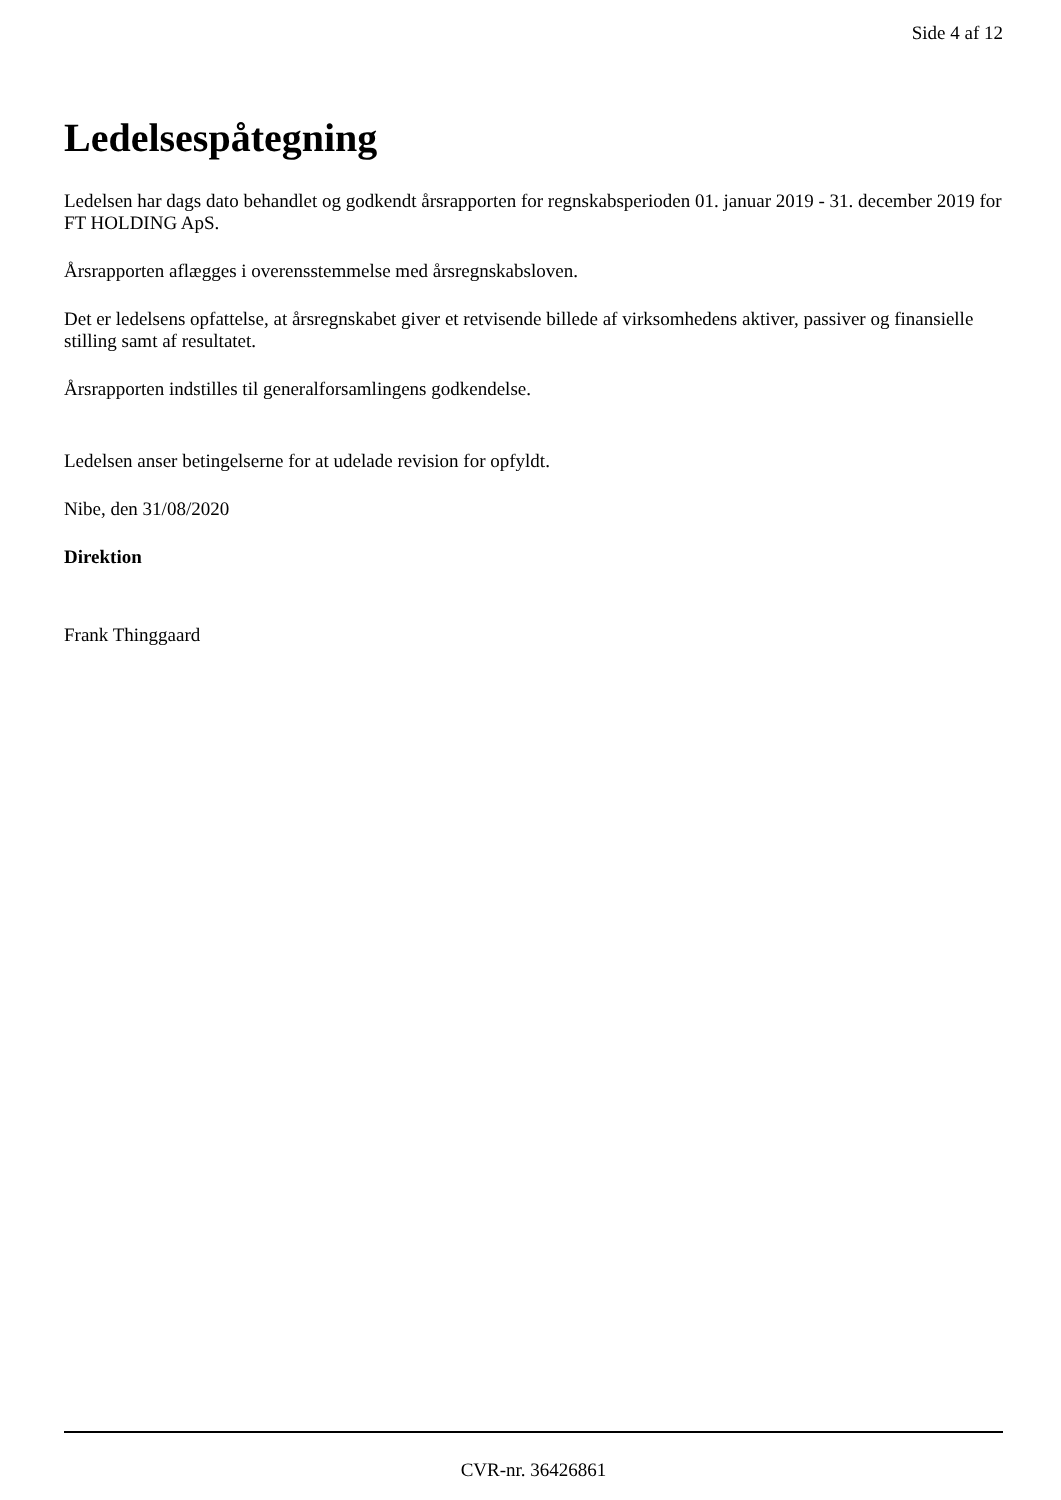Side 4 af 12
Ledelsespåtegning
Ledelsen har dags dato behandlet og godkendt årsrapporten for regnskabsperioden 01. januar 2019 - 31. december 2019 for FT HOLDING ApS.
Årsrapporten aflægges i overensstemmelse med årsregnskabsloven.
Det er ledelsens opfattelse, at årsregnskabet giver et retvisende billede af virksomhedens aktiver, passiver og finansielle stilling samt af resultatet.
Årsrapporten indstilles til generalforsamlingens godkendelse.
Ledelsen anser betingelserne for at udelade revision for opfyldt.
Nibe, den 31/08/2020
Direktion
Frank Thinggaard
CVR-nr. 36426861